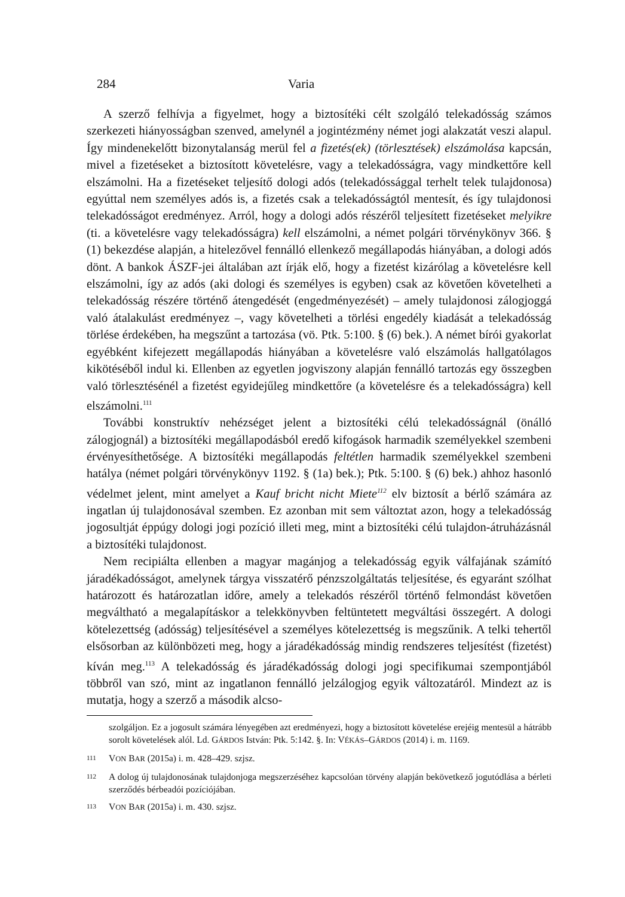284 Varia
A szerző felhívja a figyelmet, hogy a biztosítéki célt szolgáló telekadósság számos szerkezeti hiányosságban szenved, amelynél a jogintézmény német jogi alakzatát veszi alapul. Így mindenekelőtt bizonytalanság merül fel a fizetés(ek) (törlesztések) elszámolása kapcsán, mivel a fizetéseket a biztosított követelésre, vagy a telekadósságra, vagy mindkettőre kell elszámolni. Ha a fizetéseket teljesítő dologi adós (telekadóssággal terhelt telek tulajdonosa) egyúttal nem személyes adós is, a fizetés csak a telekadósságtól mentesít, és így tulajdonosi telekadósságot eredményez. Arról, hogy a dologi adós részéről teljesített fizetéseket melyikre (ti. a követelésre vagy telekadósságra) kell elszámolni, a német polgári törvénykönyv 366. § (1) bekezdése alapján, a hitelezővel fennálló ellenkező megállapodás hiányában, a dologi adós dönt. A bankok ÁSZF-jei általában azt írják elő, hogy a fizetést kizárólag a követelésre kell elszámolni, így az adós (aki dologi és személyes is egyben) csak az követően követelheti a telekadósság részére történő átengedését (engedményezését) – amely tulajdonosi zálogjoggá való átalakulást eredményez –, vagy követelheti a törlési engedély kiadását a telekadósság törlése érdekében, ha megszűnt a tartozása (vö. Ptk. 5:100. § (6) bek.). A német bírói gyakorlat egyébként kifejezett megállapodás hiányában a követelésre való elszámolás hallgatólagos kikötéséből indul ki. Ellenben az egyetlen jogviszony alapján fennálló tartozás egy összegben való törlesztésénél a fizetést egyidejűleg mindkettőre (a követelésre és a telekadósságra) kell elszámolni.<sup>111</sup>
További konstruktív nehézséget jelent a biztosítéki célú telekadósságnál (önálló zálogjognál) a biztosítéki megállapodásból eredő kifogások harmadik személyekkel szembeni érvényesíthetősége. A biztosítéki megállapodás feltétlen harmadik személyekkel szembeni hatálya (német polgári törvénykönyv 1192. § (1a) bek.); Ptk. 5:100. § (6) bek.) ahhoz hasonló védelmet jelent, mint amelyet a Kauf bricht nicht Miete<sup>112</sup> elv biztosít a bérlő számára az ingatlan új tulajdonosával szemben. Ez azonban mit sem változtat azon, hogy a telekadósság jogosultját éppúgy dologi jogi pozíció illeti meg, mint a biztosítéki célú tulajdon-átruházásnál a biztosítéki tulajdonost.
Nem recipiálta ellenben a magyar magánjog a telekadósság egyik válfajának számító járadékadósságot, amelynek tárgya visszatérő pénzszolgáltatás teljesítése, és egyaránt szólhat határozott és határozatlan időre, amely a telekadós részéről történő felmondást követően megváltható a megalapításkor a telekkönyvben feltüntetett megváltási összegért. A dologi kötelezettség (adósság) teljesítésével a személyes kötelezettség is megszűnik. A telki tehertől elsősorban az különbözeti meg, hogy a járadékadósság mindig rendszeres teljesítést (fizetést) kíván meg.<sup>113</sup> A telekadósság és járadékadósság dologi jogi specifikumai szempontjából többről van szó, mint az ingatlanon fennálló jelzálogjog egyik változatáról. Mindezt az is mutatja, hogy a szerző a második alcso-
szolgáljon. Ez a jogosult számára lényegében azt eredményezi, hogy a biztosított követelése erejéig mentesül a hátrább sorolt követelések alól. Ld. GÁRDOS István: Ptk. 5:142. §. In: VÉKÁS–GÁRDOS (2014) i. m. 1169.
111 VON BAR (2015a) i. m. 428–429. szjsz.
112 A dolog új tulajdonosának tulajdonjoga megszerzéséhez kapcsolóan törvény alapján bekövetkező jogutódlása a bérleti szerződés bérbeadói pozíciójában.
113 VON BAR (2015a) i. m. 430. szjsz.